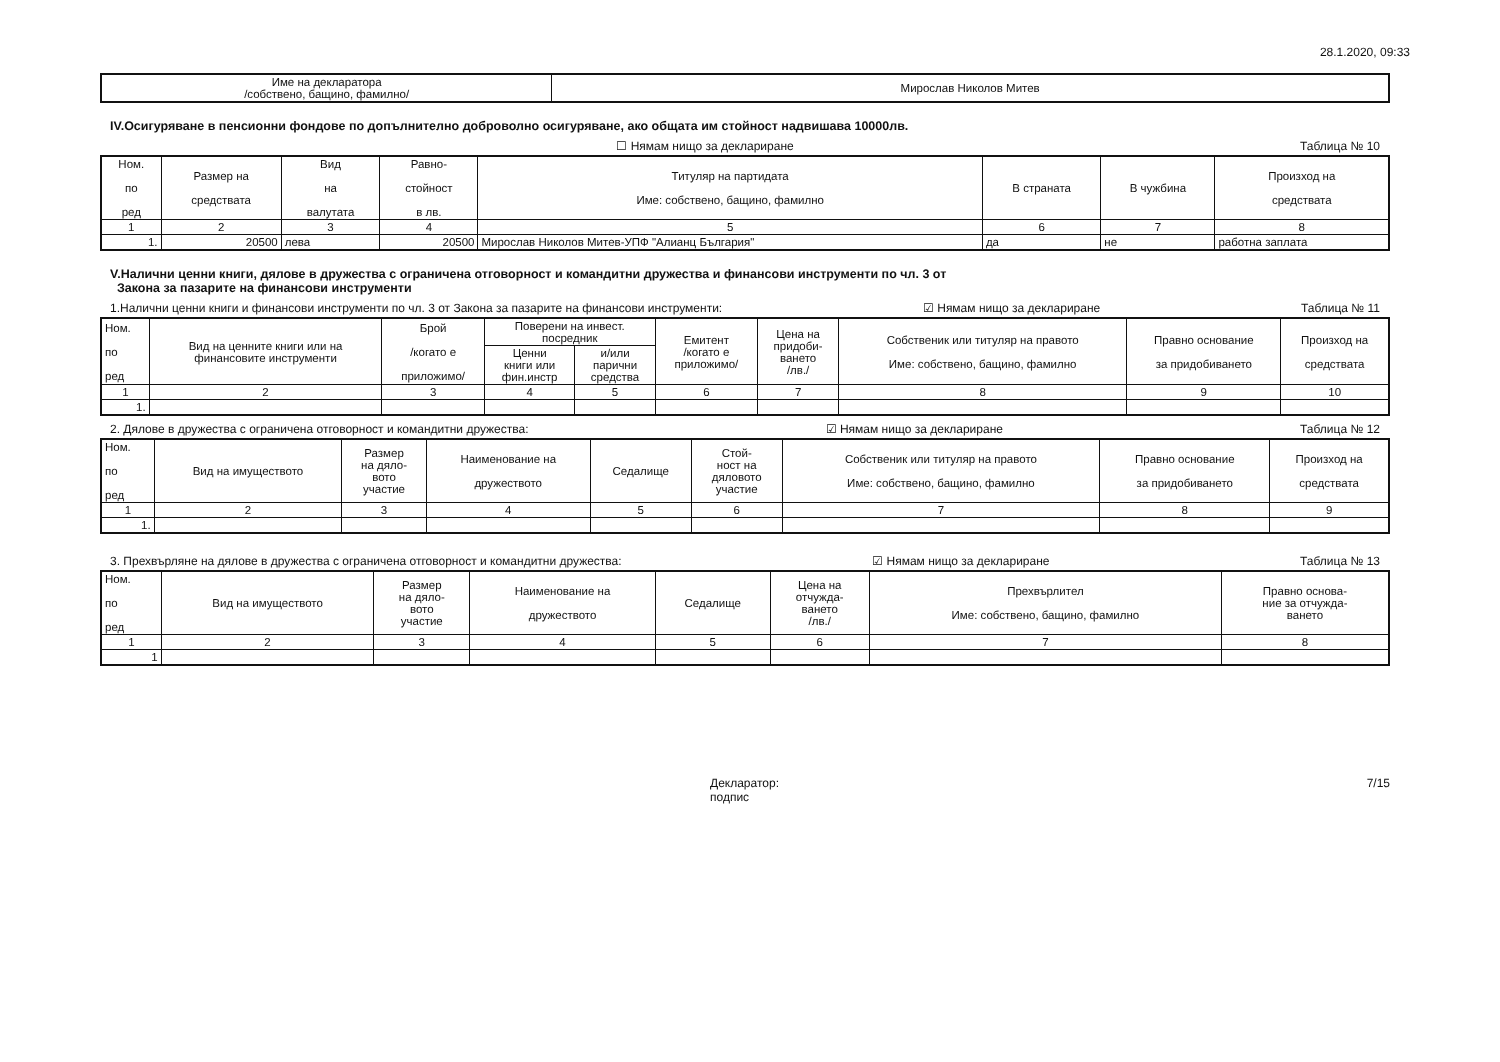28.1.2020, 09:33
| Име на декларатора /собствено, бащино, фамилно/ | Мирослав Николов Митев |
IV.Осигуряване в пенсионни фондове по допълнително доброволно осигуряване, ако общата им стойност надвишава 10000лв.
☐ Нямам нищо за деклариране Таблица № 10
| Ном. по ред | Размер на средствата | Вид на валутата | Равно- стойност в лв. | Титуляр на партидата Име: собствено, бащино, фамилно | В страната | В чужбина | Произход на средствата |
| --- | --- | --- | --- | --- | --- | --- | --- |
| 1 | 2 | 3 | 4 | 5 | 6 | 7 | 8 |
| 1. | 20500 | лева | 20500 | Мирослав Николов Митев-УПФ "Алианц България" | да | не | работна заплата |
V.Налични ценни книги, дялове в дружества с ограничена отговорност и командитни дружества и финансови инструменти по чл. 3 от
Закона за пазарите на финансови инструменти
1.Налични ценни книги и финансови инструменти по чл. 3 от Закона за пазарите на финансови инструменти: ☑ Нямам нищо за деклариране Таблица № 11
| Ном. по ред | Вид на ценните книги или на финансовите инструменти | Брой /когато е приложимо/ | Поверени на инвест. посредник | | Емитент /когато е приложимо/ | Цена на придоби- ването /лв./ | Собственик или титуляр на правото Име: собствено, бащино, фамилно | Правно основание за придобиването | Произход на средствата |
| --- | --- | --- | --- | --- | --- | --- | --- | --- | --- |
| | | | Ценни книги или фин.инстр | и/или парични средства | | | | | |
| 1 | 2 | 3 | 4 | 5 | 6 | 7 | 8 | 9 | 10 |
| 1. | | | | | | | | | |
2. Дялове в дружества с ограничена отговорност и командитни дружества: ☑ Нямам нищо за деклариране Таблица № 12
| Ном. по ред | Вид на имуществото | Размер на дяло- вото участие | Наименование на дружеството | Седалище | Стой- ност на дяловото участие | Собственик или титуляр на правото Име: собствено, бащино, фамилно | Правно основание за придобиването | Произход на средствата |
| --- | --- | --- | --- | --- | --- | --- | --- | --- |
| 1 | 2 | 3 | 4 | 5 | 6 | 7 | 8 | 9 |
| 1. | | | | | | | | |
3. Прехвърляне на дялове в дружества с ограничена отговорност и командитни дружества: ☑ Нямам нищо за деклариране Таблица № 13
| Ном. по ред | Вид на имуществото | Размер на дяло- вото участие | Наименование на дружеството | Седалище | Цена на отчужда- ването /лв./ | Прехвърлител Име: собствено, бащино, фамилно | Правно основа- ние за отчужда- ването |
| --- | --- | --- | --- | --- | --- | --- | --- |
| 1 | 2 | 3 | 4 | 5 | 6 | 7 | 8 |
| 1 | | | | | | | |
Декларатор:
подпис 7/15